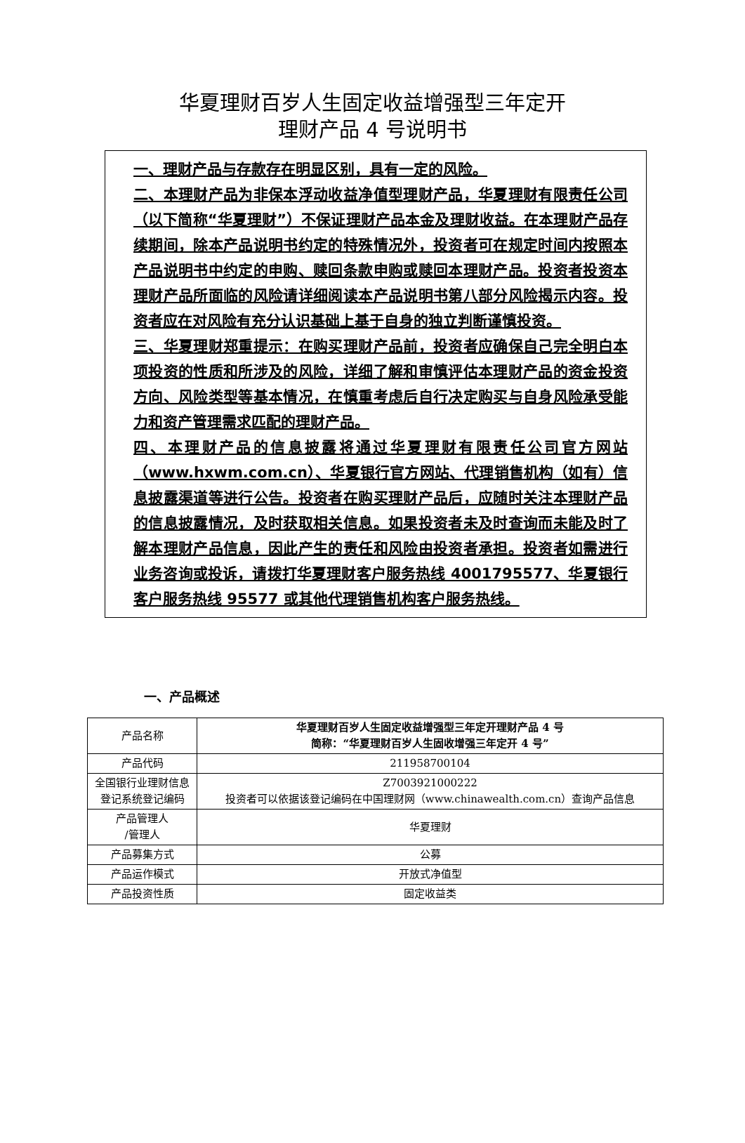华夏理财百岁人生固定收益增强型三年定开
理财产品 4 号说明书
一、理财产品与存款存在明显区别，具有一定的风险。
二、本理财产品为非保本浮动收益净值型理财产品，华夏理财有限责任公司（以下简称“华夏理财”）不保证理财产品本金及理财收益。在本理财产品存续期间，除本产品说明书约定的特殊情况外，投资者可在规定时间内按照本产品说明书中约定的申购、赎回条款申购或赎回本理财产品。投资者投资本理财产品所面临的风险请详细阅读本产品说明书第八部分风险揭示内容。投资者应在对风险有充分认识基础上基于自身的独立判断谨慎投资。
三、华夏理财郑重提示：在购买理财产品前，投资者应确保自己完全明白本项投资的性质和所涉及的风险，详细了解和审慎评估本理财产品的资金投资方向、风险类型等基本情况，在慎重考虑后自行决定购买与自身风险承受能力和资产管理需求匹配的理财产品。
四、本理财产品的信息披露将通过华夏理财有限责任公司官方网站（www.hxwm.com.cn）、华夏银行官方网站、代理销售机构（如有）信息披露渠道等进行公告。投资者在购买理财产品后，应随时关注本理财产品的信息披露情况，及时获取相关信息。如果投资者未及时查询而未能及时了解本理财产品信息，因此产生的责任和风险由投资者承担。投资者如需进行业务咨询或投诉，请拨打华夏理财客户服务热线 4001795577、华夏银行客户服务热线 95577 或其他代理销售机构客户服务热线。
一、产品概述
| 产品名称 | 华夏理财百岁人生固定收益增强型三年定开理财产品 4 号 简称：“华夏理财百岁人生固收增强三年定开 4 号” |
| 产品代码 | 211958700104 |
| 全国银行业理财信息登记系统登记编码 | Z7003921000222 投资者可以依据该登记编码在中国理财网（www.chinawealth.com.cn）查询产品信息 |
| 产品管理人 /管理人 | 华夏理财 |
| 产品募集方式 | 公募 |
| 产品运作模式 | 开放式净值型 |
| 产品投资性质 | 固定收益类 |